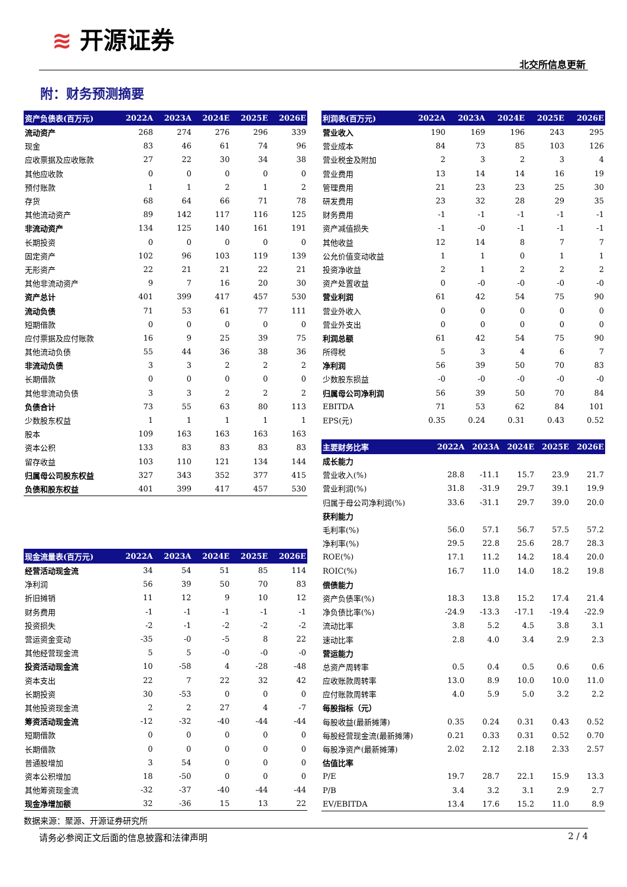≋ 开源证券
北交所信息更新
附：财务预测摘要
| 资产负债表(百万元) | 2022A | 2023A | 2024E | 2025E | 2026E |
| --- | --- | --- | --- | --- | --- |
| 流动资产 | 268 | 274 | 276 | 296 | 339 |
| 现金 | 83 | 46 | 61 | 74 | 96 |
| 应收票据及应收账款 | 27 | 22 | 30 | 34 | 38 |
| 其他应收款 | 0 | 0 | 0 | 0 | 0 |
| 预付账款 | 1 | 1 | 2 | 1 | 2 |
| 存货 | 68 | 64 | 66 | 71 | 78 |
| 其他流动资产 | 89 | 142 | 117 | 116 | 125 |
| 非流动资产 | 134 | 125 | 140 | 161 | 191 |
| 长期投资 | 0 | 0 | 0 | 0 | 0 |
| 固定资产 | 102 | 96 | 103 | 119 | 139 |
| 无形资产 | 22 | 21 | 21 | 22 | 21 |
| 其他非流动资产 | 9 | 7 | 16 | 20 | 30 |
| 资产总计 | 401 | 399 | 417 | 457 | 530 |
| 流动负债 | 71 | 53 | 61 | 77 | 111 |
| 短期借款 | 0 | 0 | 0 | 0 | 0 |
| 应付票据及应付账款 | 16 | 9 | 25 | 39 | 75 |
| 其他流动负债 | 55 | 44 | 36 | 38 | 36 |
| 非流动负债 | 3 | 3 | 2 | 2 | 2 |
| 长期借款 | 0 | 0 | 0 | 0 | 0 |
| 其他非流动负债 | 3 | 3 | 2 | 2 | 2 |
| 负债合计 | 73 | 55 | 63 | 80 | 113 |
| 少数股东权益 | 1 | 1 | 1 | 1 | 1 |
| 股本 | 109 | 163 | 163 | 163 | 163 |
| 资本公积 | 133 | 83 | 83 | 83 | 83 |
| 留存收益 | 103 | 110 | 121 | 134 | 144 |
| 归属母公司股东权益 | 327 | 343 | 352 | 377 | 415 |
| 负债和股东权益 | 401 | 399 | 417 | 457 | 530 |
| 现金流量表(百万元) | 2022A | 2023A | 2024E | 2025E | 2026E |
| --- | --- | --- | --- | --- | --- |
| 经营活动现金流 | 34 | 54 | 51 | 85 | 114 |
| 净利润 | 56 | 39 | 50 | 70 | 83 |
| 折旧摊销 | 11 | 12 | 9 | 10 | 12 |
| 财务费用 | -1 | -1 | -1 | -1 | -1 |
| 投资损失 | -2 | -1 | -2 | -2 | -2 |
| 营运资金变动 | -35 | -0 | -5 | 8 | 22 |
| 其他经营现金流 | 5 | 5 | -0 | -0 | -0 |
| 投资活动现金流 | 10 | -58 | 4 | -28 | -48 |
| 资本支出 | 22 | 7 | 22 | 32 | 42 |
| 长期投资 | 30 | -53 | 0 | 0 | 0 |
| 其他投资现金流 | 2 | 2 | 27 | 4 | -7 |
| 筹资活动现金流 | -12 | -32 | -40 | -44 | -44 |
| 短期借款 | 0 | 0 | 0 | 0 | 0 |
| 长期借款 | 0 | 0 | 0 | 0 | 0 |
| 普通股增加 | 3 | 54 | 0 | 0 | 0 |
| 资本公积增加 | 18 | -50 | 0 | 0 | 0 |
| 其他筹资现金流 | -32 | -37 | -40 | -44 | -44 |
| 现金净增加额 | 32 | -36 | 15 | 13 | 22 |
| 利润表(百万元) | 2022A | 2023A | 2024E | 2025E | 2026E |
| --- | --- | --- | --- | --- | --- |
| 营业收入 | 190 | 169 | 196 | 243 | 295 |
| 营业成本 | 84 | 73 | 85 | 103 | 126 |
| 营业税金及附加 | 2 | 3 | 2 | 3 | 4 |
| 营业费用 | 13 | 14 | 14 | 16 | 19 |
| 管理费用 | 21 | 23 | 23 | 25 | 30 |
| 研发费用 | 23 | 32 | 28 | 29 | 35 |
| 财务费用 | -1 | -1 | -1 | -1 | -1 |
| 资产减值损失 | -1 | -0 | -1 | -1 | -1 |
| 其他收益 | 12 | 14 | 8 | 7 | 7 |
| 公允价值变动收益 | 1 | 1 | 0 | 1 | 1 |
| 投资净收益 | 2 | 1 | 2 | 2 | 2 |
| 资产处置收益 | 0 | -0 | -0 | -0 | -0 |
| 营业利润 | 61 | 42 | 54 | 75 | 90 |
| 营业外收入 | 0 | 0 | 0 | 0 | 0 |
| 营业外支出 | 0 | 0 | 0 | 0 | 0 |
| 利润总额 | 61 | 42 | 54 | 75 | 90 |
| 所得税 | 5 | 3 | 4 | 6 | 7 |
| 净利润 | 56 | 39 | 50 | 70 | 83 |
| 少数股东损益 | -0 | -0 | -0 | -0 | -0 |
| 归属母公司净利润 | 56 | 39 | 50 | 70 | 84 |
| EBITDA | 71 | 53 | 62 | 84 | 101 |
| EPS(元) | 0.35 | 0.24 | 0.31 | 0.43 | 0.52 |
| 主要财务比率 | 2022A | 2023A | 2024E | 2025E | 2026E |
| --- | --- | --- | --- | --- | --- |
| 成长能力 | | | | | |
| 营业收入(%) | 28.8 | -11.1 | 15.7 | 23.9 | 21.7 |
| 营业利润(%) | 31.8 | -31.9 | 29.7 | 39.1 | 19.9 |
| 归属于母公司净利润(%) | 33.6 | -31.1 | 29.7 | 39.0 | 20.0 |
| 获利能力 | | | | | |
| 毛利率(%) | 56.0 | 57.1 | 56.7 | 57.5 | 57.2 |
| 净利率(%) | 29.5 | 22.8 | 25.6 | 28.7 | 28.3 |
| ROE(%) | 17.1 | 11.2 | 14.2 | 18.4 | 20.0 |
| ROIC(%) | 16.7 | 11.0 | 14.0 | 18.2 | 19.8 |
| 偿债能力 | | | | | |
| 资产负债率(%) | 18.3 | 13.8 | 15.2 | 17.4 | 21.4 |
| 净负债比率(%) | -24.9 | -13.3 | -17.1 | -19.4 | -22.9 |
| 流动比率 | 3.8 | 5.2 | 4.5 | 3.8 | 3.1 |
| 速动比率 | 2.8 | 4.0 | 3.4 | 2.9 | 2.3 |
| 营运能力 | | | | | |
| 总资产周转率 | 0.5 | 0.4 | 0.5 | 0.6 | 0.6 |
| 应收账款周转率 | 13.0 | 8.9 | 10.0 | 10.0 | 11.0 |
| 应付账款周转率 | 4.0 | 5.9 | 5.0 | 3.2 | 2.2 |
| 每股指标（元） | | | | | |
| 每股收益(最新摊薄) | 0.35 | 0.24 | 0.31 | 0.43 | 0.52 |
| 每股经营现金流(最新摊薄) | 0.21 | 0.33 | 0.31 | 0.52 | 0.70 |
| 每股净资产(最新摊薄) | 2.02 | 2.12 | 2.18 | 2.33 | 2.57 |
| 估值比率 | | | | | |
| P/E | 19.7 | 28.7 | 22.1 | 15.9 | 13.3 |
| P/B | 3.4 | 3.2 | 3.1 | 2.9 | 2.7 |
| EV/EBITDA | 13.4 | 17.6 | 15.2 | 11.0 | 8.9 |
数据来源：聚源、开源证券研究所
请务必参阅正文后面的信息披露和法律声明 2 / 4